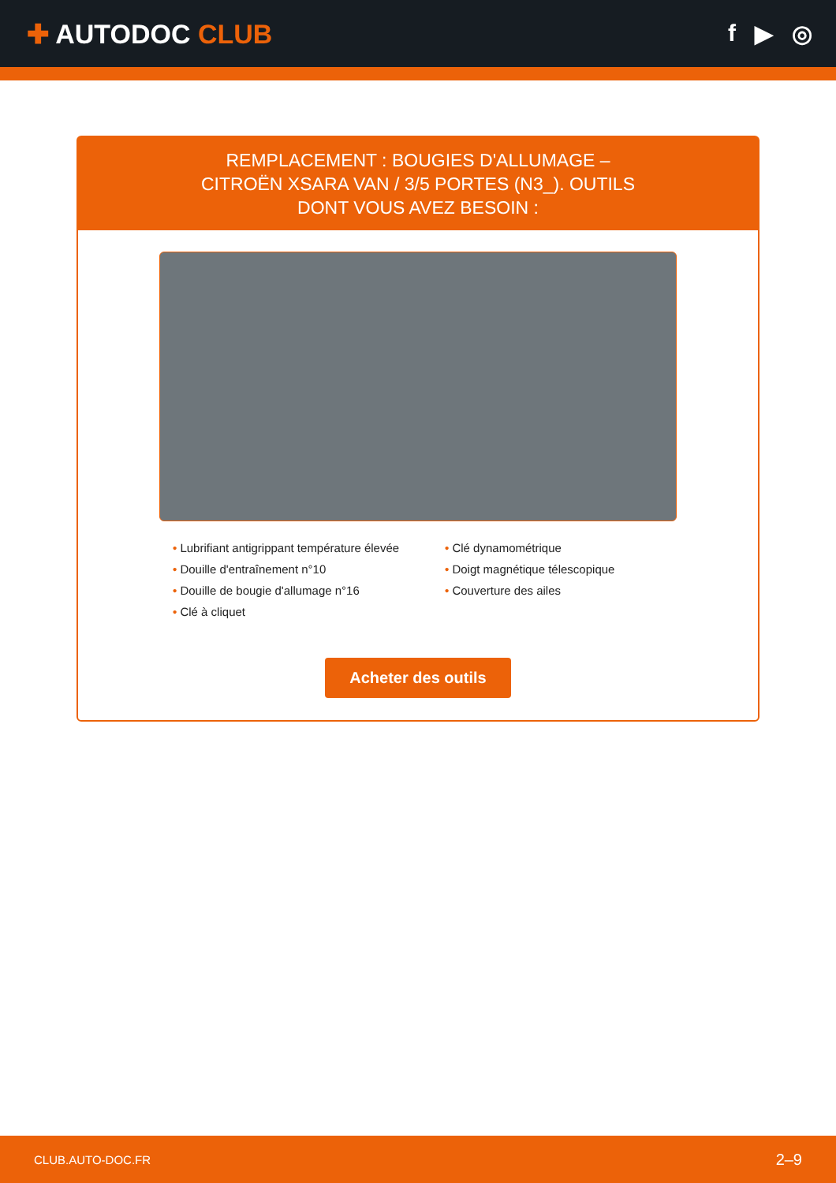✚ AUTODOC CLUB f ▶ ◎
REMPLACEMENT : BOUGIES D'ALLUMAGE – CITROËN XSARA VAN / 3/5 PORTES (N3_). OUTILS DONT VOUS AVEZ BESOIN :
• Lubrifiant antigrippant température élevée
• Douille d'entraînement n°10
• Douille de bougie d'allumage n°16
• Clé à cliquet
• Clé dynamométrique
• Doigt magnétique télescopique
• Couverture des ailes
Acheter des outils
CLUB.AUTO-DOC.FR 2–9